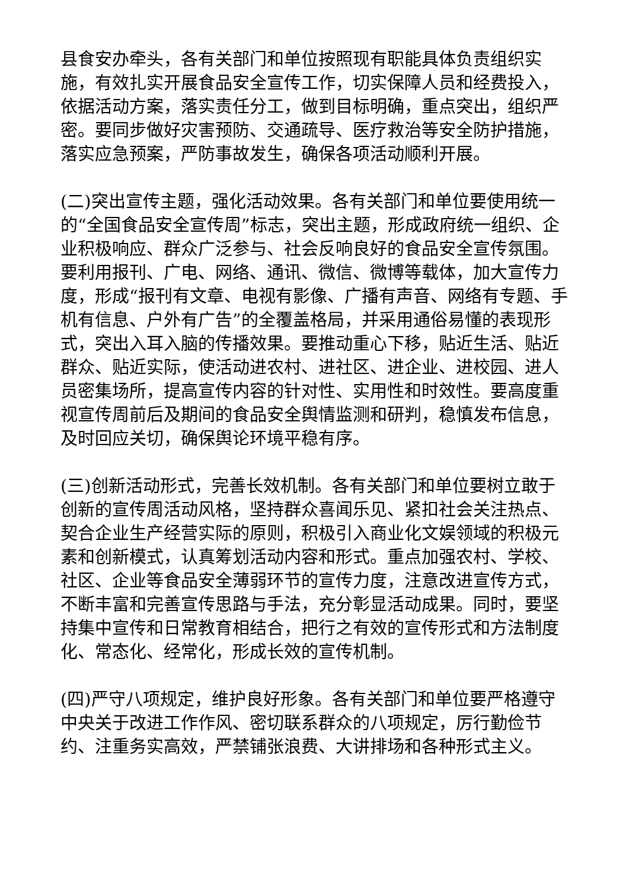县食安办牵头，各有关部门和单位按照现有职能具体负责组织实施，有效扎实开展食品安全宣传工作，切实保障人员和经费投入，依据活动方案，落实责任分工，做到目标明确，重点突出，组织严密。要同步做好灾害预防、交通疏导、医疗救治等安全防护措施，落实应急预案，严防事故发生，确保各项活动顺利开展。
(二)突出宣传主题，强化活动效果。各有关部门和单位要使用统一的“全国食品安全宣传周”标志，突出主题，形成政府统一组织、企业积极响应、群众广泛参与、社会反响良好的食品安全宣传氛围。要利用报刊、广电、网络、通讯、微信、微博等载体，加大宣传力度，形成“报刊有文章、电视有影像、广播有声音、网络有专题、手机有信息、户外有广告”的全覆盖格局，并采用通俗易懂的表现形式，突出入耳入脑的传播效果。要推动重心下移，贴近生活、贴近群众、贴近实际，使活动进农村、进社区、进企业、进校园、进人员密集场所，提高宣传内容的针对性、实用性和时效性。要高度重视宣传周前后及期间的食品安全舆情监测和研判，稳慎发布信息，及时回应关切，确保舆论环境平稳有序。
(三)创新活动形式，完善长效机制。各有关部门和单位要树立敢于创新的宣传周活动风格，坚持群众喜闻乐见、紧扣社会关注热点、契合企业生产经营实际的原则，积极引入商业化文娱领域的积极元素和创新模式，认真筹划活动内容和形式。重点加强农村、学校、社区、企业等食品安全薄弱环节的宣传力度，注意改进宣传方式，不断丰富和完善宣传思路与手法，充分彰显活动成果。同时，要坚持集中宣传和日常教育相结合，把行之有效的宣传形式和方法制度化、常态化、经常化，形成长效的宣传机制。
(四)严守八项规定，维护良好形象。各有关部门和单位要严格遵守中央关于改进工作作风、密切联系群众的八项规定，厉行勤俭节约、注重务实高效，严禁铺张浪费、大讲排场和各种形式主义。